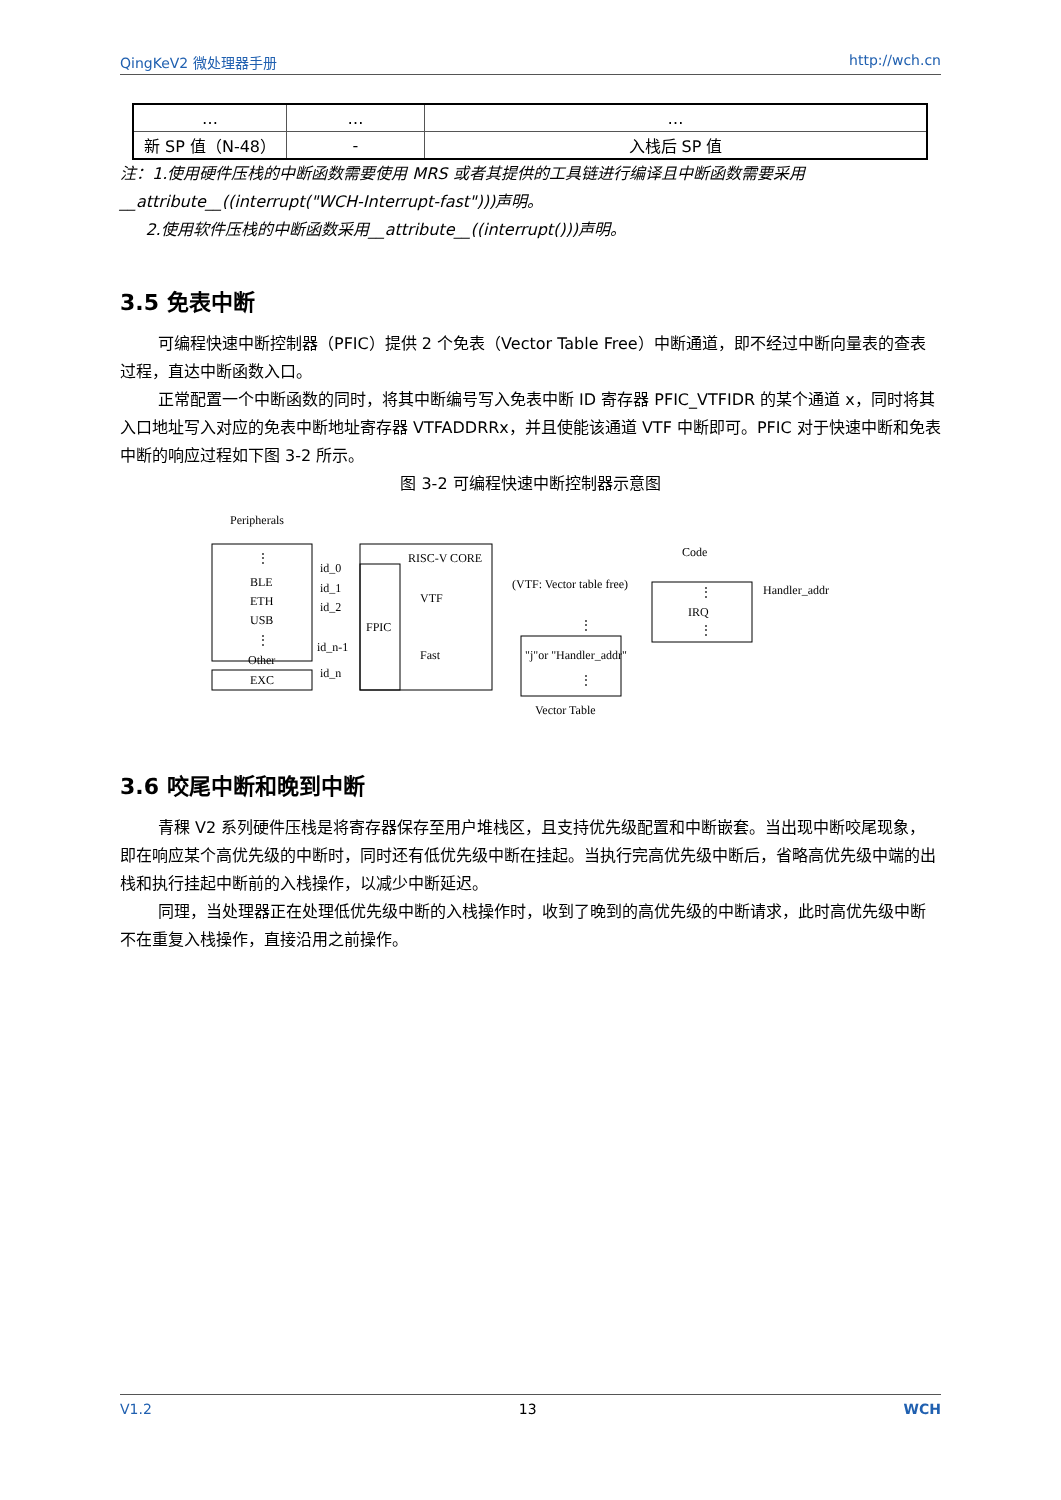QingKeV2 微处理器手册 http://wch.cn
| … | … | … |
| 新 SP 值（N-48） | - | 入栈后 SP 值 |
注：1.使用硬件压栈的中断函数需要使用 MRS 或者其提供的工具链进行编译且中断函数需要采用 __attribute__((interrupt("WCH-Interrupt-fast")))声明。
2.使用软件压栈的中断函数采用__attribute__((interrupt()))声明。
3.5 免表中断
可编程快速中断控制器（PFIC）提供 2 个免表（Vector Table Free）中断通道，即不经过中断向量表的查表过程，直达中断函数入口。
正常配置一个中断函数的同时，将其中断编号写入免表中断 ID 寄存器 PFIC_VTFIDR 的某个通道 x，同时将其入口地址写入对应的免表中断地址寄存器 VTFADDRRx，并且使能该通道 VTF 中断即可。PFIC 对于快速中断和免表中断的响应过程如下图 3-2 所示。
图 3-2 可编程快速中断控制器示意图
Peripherals
⋮
BLE
ETH
USB
⋮
Other
EXC
id_0
id_1
id_2
id_n-1
id_n
FPIC
RISC-V CORE
VTF
Fast
(VTF: Vector table free)
⋮
"j"or "Handler_addr"
⋮
Vector Table
Code
⋮
IRQ
⋮
Handler_addr
3.6 咬尾中断和晚到中断
青稞 V2 系列硬件压栈是将寄存器保存至用户堆栈区，且支持优先级配置和中断嵌套。当出现中断咬尾现象，即在响应某个高优先级的中断时，同时还有低优先级中断在挂起。当执行完高优先级中断后，省略高优先级中端的出栈和执行挂起中断前的入栈操作，以减少中断延迟。
同理，当处理器正在处理低优先级中断的入栈操作时，收到了晚到的高优先级的中断请求，此时高优先级中断不在重复入栈操作，直接沿用之前操作。
V1.2 13 WCH